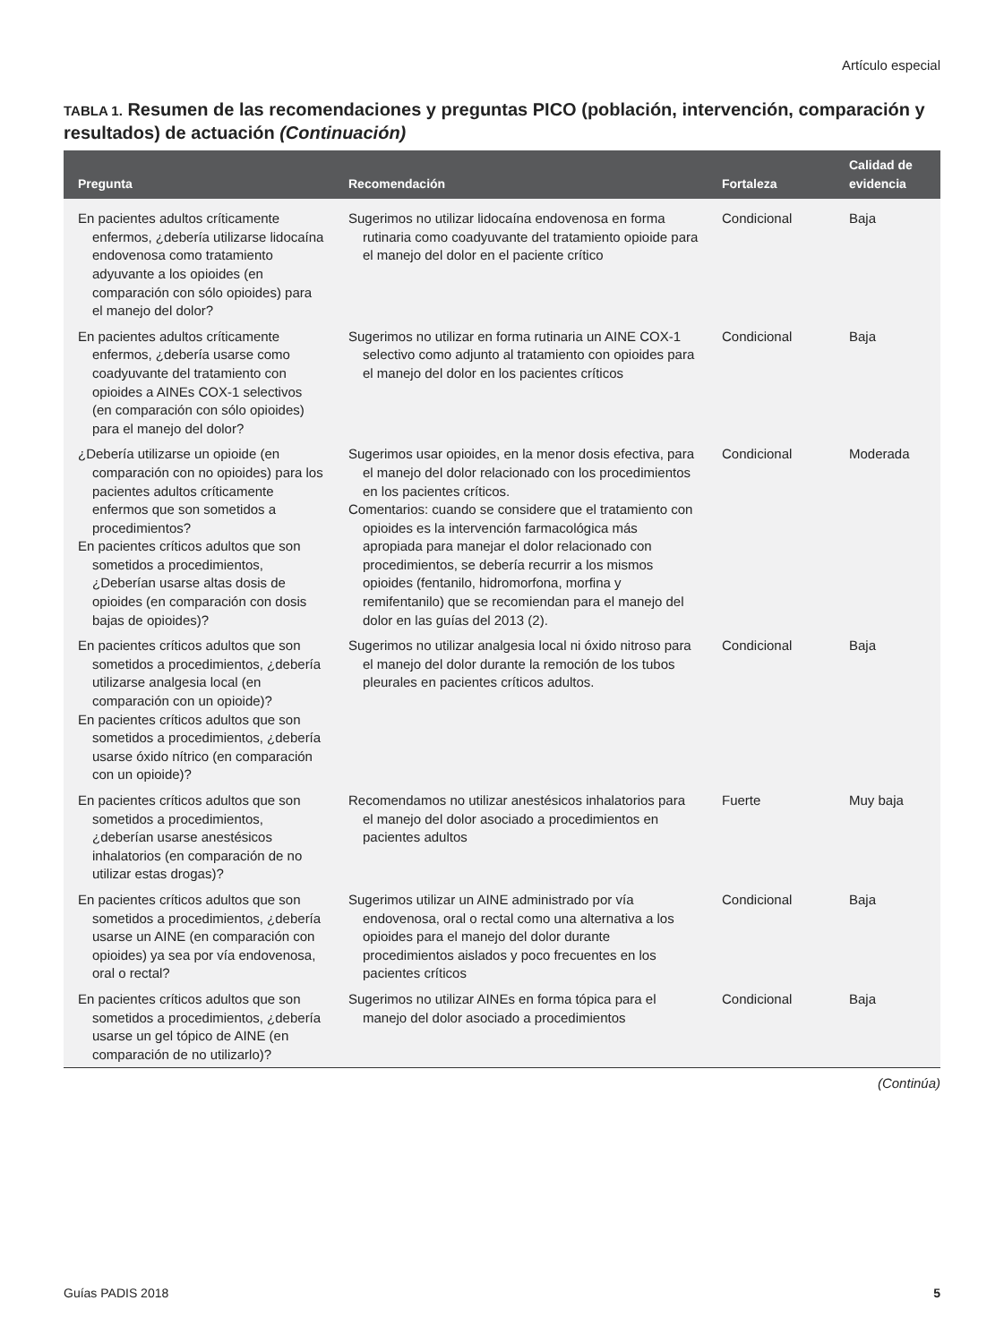Artículo especial
TABLA 1. Resumen de las recomendaciones y preguntas PICO (población, intervención, comparación y resultados) de actuación (Continuación)
| Pregunta | Recomendación | Fortaleza | Calidad de evidencia |
| --- | --- | --- | --- |
| En pacientes adultos críticamente enfermos, ¿debería utilizarse lidocaína endovenosa como tratamiento adyuvante a los opioides (en comparación con sólo opioides) para el manejo del dolor? | Sugerimos no utilizar lidocaína endovenosa en forma rutinaria como coadyuvante del tratamiento opioide para el manejo del dolor en el paciente crítico | Condicional | Baja |
| En pacientes adultos críticamente enfermos, ¿debería usarse como coadyuvante del tratamiento con opioides a AINEs COX-1 selectivos (en comparación con sólo opioides) para el manejo del dolor? | Sugerimos no utilizar en forma rutinaria un AINE COX-1 selectivo como adjunto al tratamiento con opioides para el manejo del dolor en los pacientes críticos | Condicional | Baja |
| ¿Debería utilizarse un opioide (en comparación con no opioides) para los pacientes adultos críticamente enfermos que son sometidos a procedimientos? En pacientes críticos adultos que son sometidos a procedimientos, ¿Deberían usarse altas dosis de opioides (en comparación con dosis bajas de opioides)? | Sugerimos usar opioides, en la menor dosis efectiva, para el manejo del dolor relacionado con los procedimientos en los pacientes críticos. Comentarios: cuando se considere que el tratamiento con opioides es la intervención farmacológica más apropiada para manejar el dolor relacionado con procedimientos, se debería recurrir a los mismos opioides (fentanilo, hidromorfona, morfina y remifentanilo) que se recomiendan para el manejo del dolor en las guías del 2013 (2). | Condicional | Moderada |
| En pacientes críticos adultos que son sometidos a procedimientos, ¿debería utilizarse analgesia local (en comparación con un opioide)? En pacientes críticos adultos que son sometidos a procedimientos, ¿debería usarse óxido nítrico (en comparación con un opioide)? | Sugerimos no utilizar analgesia local ni óxido nitroso para el manejo del dolor durante la remoción de los tubos pleurales en pacientes críticos adultos. | Condicional | Baja |
| En pacientes críticos adultos que son sometidos a procedimientos, ¿deberían usarse anestésicos inhalatorios (en comparación de no utilizar estas drogas)? | Recomendamos no utilizar anestésicos inhalatorios para el manejo del dolor asociado a procedimientos en pacientes adultos | Fuerte | Muy baja |
| En pacientes críticos adultos que son sometidos a procedimientos, ¿debería usarse un AINE (en comparación con opioides) ya sea por vía endovenosa, oral o rectal? | Sugerimos utilizar un AINE administrado por vía endovenosa, oral o rectal como una alternativa a los opioides para el manejo del dolor durante procedimientos aislados y poco frecuentes en los pacientes críticos | Condicional | Baja |
| En pacientes críticos adultos que son sometidos a procedimientos, ¿debería usarse un gel tópico de AINE (en comparación de no utilizarlo)? | Sugerimos no utilizar AINEs en forma tópica para el manejo del dolor asociado a procedimientos | Condicional | Baja |
(Continúa)
Guías PADIS 2018 5